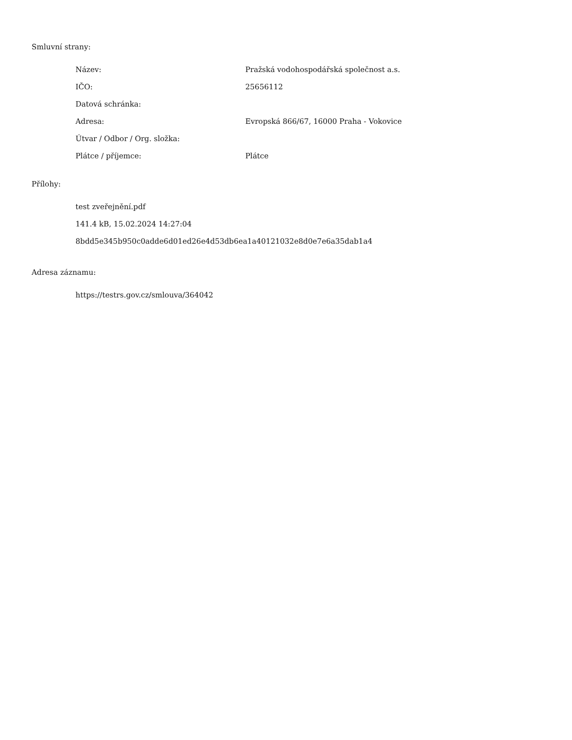Smluvní strany:
| Název: | Pražská vodohospodářská společnost a.s. |
| IČO: | 25656112 |
| Datová schránka: | |
| Adresa: | Evropská 866/67, 16000 Praha - Vokovice |
| Útvar / Odbor / Org. složka: | |
| Plátce / příjemce: | Plátce |
Přílohy:
test zveřejnění.pdf
141.4 kB, 15.02.2024 14:27:04
8bdd5e345b950c0adde6d01ed26e4d53db6ea1a40121032e8d0e7e6a35dab1a4
Adresa záznamu:
https://testrs.gov.cz/smlouva/364042